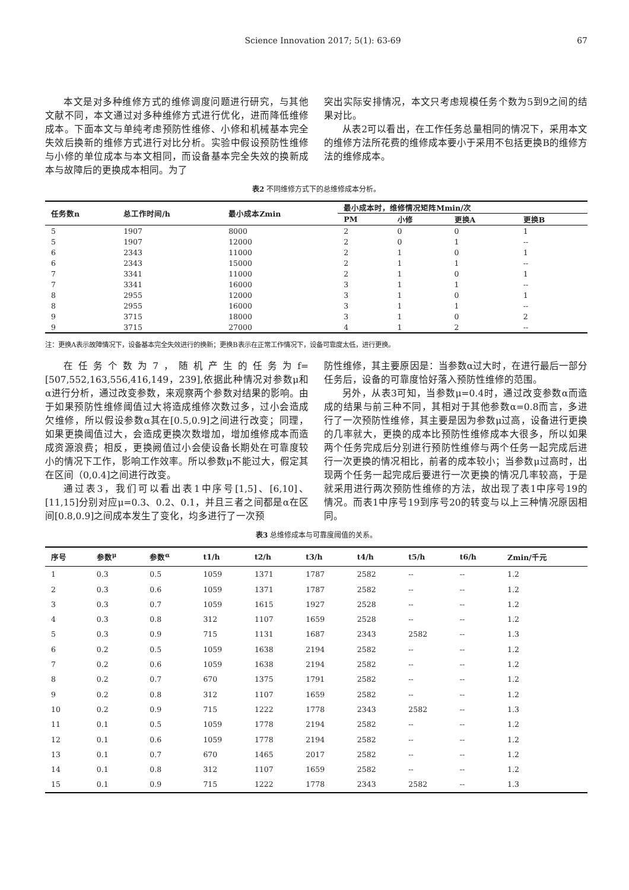Science Innovation 2017; 5(1): 63-69 67
本文是对多种维修方式的维修调度问题进行研究，与其他文献不同，本文通过对多种维修方式进行优化，进而降低维修成本。下面本文与单纯考虑预防性维修、小修和机械基本完全失效后换新的维修方式进行对比分析。实验中假设预防性维修与小修的单位成本与本文相同，而设备基本完全失效的换新成本与故障后的更换成本相同。为了
突出实际安排情况，本文只考虑规模任务个数为5到9之间的结果对比。
从表2可以看出，在工作任务总量相同的情况下，采用本文的维修方法所花费的维修成本要小于采用不包括更换B的维修方法的维修成本。
表2 不同维修方式下的总维修成本分析。
| 任务数n | 总工作时间/h | 最小成本Zmin | 最小成本时，维修情况矩阵Mmin/次 | | | |
| --- | --- | --- | --- | --- | --- | --- |
| | | | PM | 小修 | 更换A | 更换B |
| 5 | 1907 | 8000 | 2 | 0 | 0 | 1 |
| 5 | 1907 | 12000 | 2 | 0 | 1 | -- |
| 6 | 2343 | 11000 | 2 | 1 | 0 | 1 |
| 6 | 2343 | 15000 | 2 | 1 | 1 | -- |
| 7 | 3341 | 11000 | 2 | 1 | 0 | 1 |
| 7 | 3341 | 16000 | 3 | 1 | 1 | -- |
| 8 | 2955 | 12000 | 3 | 1 | 0 | 1 |
| 8 | 2955 | 16000 | 3 | 1 | 1 | -- |
| 9 | 3715 | 18000 | 3 | 1 | 0 | 2 |
| 9 | 3715 | 27000 | 4 | 1 | 2 | -- |
注：更换A表示故障情况下，设备基本完全失效进行的换新；更换B表示在正常工作情况下，设备可靠度太低，进行更换。
在任务个数为7，随机产生的任务为f=[507,552,163,556,416,149，239],依据此种情况对参数μ和α进行分析，通过改变参数，来观察两个参数对结果的影响。由于如果预防性维修阈值过大将造成维修次数过多，过小会造成欠维修，所以假设参数α其在[0.5,0.9]之间进行改变；同理，如果更换阈值过大，会造成更换次数增加，增加维修成本而造成资源浪费；相反，更换阙值过小会使设备长期处在可靠度较小的情况下工作，影响工作效率。所以参数μ不能过大，假定其在区间（0,0.4]之间进行改变。
通过表3，我们可以看出表1中序号[1,5]、[6,10]、[11,15]分别对应μ=0.3、0.2、0.1，并且三者之间都是α在区间[0.8,0.9]之间成本发生了变化，均多进行了一次预
防性维修，其主要原因是：当参数α过大时，在进行最后一部分任务后，设备的可靠度恰好落入预防性维修的范围。
另外，从表3可知，当参数μ=0.4时，通过改变参数α而造成的结果与前三种不同，其相对于其他参数α=0.8而言，多进行了一次预防性维修，其主要是因为参数μ过高，设备进行更换的几率就大，更换的成本比预防性维修成本大很多，所以如果两个任务完成后分别进行预防性维修与两个任务一起完成后进行一次更换的情况相比，前者的成本较小；当参数μ过高时，出现两个任务一起完成后要进行一次更换的情况几率较高，于是就采用进行两次预防性维修的方法，故出现了表1中序号19的情况。而表1中序号19到序号20的转变与以上三种情况原因相同。
表3 总维修成本与可靠度阈值的关系。
| 序号 | 参数<sup>μ</sup> | 参数<sup>α</sup> | t1/h | t2/h | t3/h | t4/h | t5/h | t6/h | Zmin/千元 |
| --- | --- | --- | --- | --- | --- | --- | --- | --- | --- |
| 1 | 0.3 | 0.5 | 1059 | 1371 | 1787 | 2582 | -- | -- | 1.2 |
| 2 | 0.3 | 0.6 | 1059 | 1371 | 1787 | 2582 | -- | -- | 1.2 |
| 3 | 0.3 | 0.7 | 1059 | 1615 | 1927 | 2528 | -- | -- | 1.2 |
| 4 | 0.3 | 0.8 | 312 | 1107 | 1659 | 2528 | -- | -- | 1.2 |
| 5 | 0.3 | 0.9 | 715 | 1131 | 1687 | 2343 | 2582 | -- | 1.3 |
| 6 | 0.2 | 0.5 | 1059 | 1638 | 2194 | 2582 | -- | -- | 1.2 |
| 7 | 0.2 | 0.6 | 1059 | 1638 | 2194 | 2582 | -- | -- | 1.2 |
| 8 | 0.2 | 0.7 | 670 | 1375 | 1791 | 2582 | -- | -- | 1.2 |
| 9 | 0.2 | 0.8 | 312 | 1107 | 1659 | 2582 | -- | -- | 1.2 |
| 10 | 0.2 | 0.9 | 715 | 1222 | 1778 | 2343 | 2582 | -- | 1.3 |
| 11 | 0.1 | 0.5 | 1059 | 1778 | 2194 | 2582 | -- | -- | 1.2 |
| 12 | 0.1 | 0.6 | 1059 | 1778 | 2194 | 2582 | -- | -- | 1.2 |
| 13 | 0.1 | 0.7 | 670 | 1465 | 2017 | 2582 | -- | -- | 1.2 |
| 14 | 0.1 | 0.8 | 312 | 1107 | 1659 | 2582 | -- | -- | 1.2 |
| 15 | 0.1 | 0.9 | 715 | 1222 | 1778 | 2343 | 2582 | -- | 1.3 |